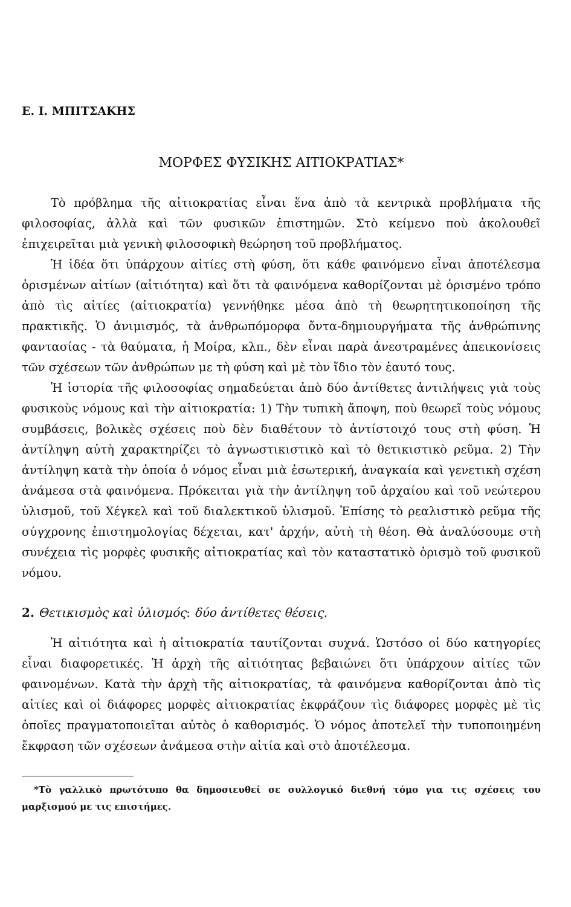Ε. Ι. ΜΠΙΤΣΑΚΗΣ
ΜΟΡΦΕΣ ΦΥΣΙΚΗΣ ΑΙΤΙΟΚΡΑΤΙΑΣ*
Τὸ πρόβλημα τῆς αἰτιοκρατίας εἶναι ἕνα ἀπὸ τὰ κεντρικὰ προβλήματα τῆς φιλοσοφίας, ἀλλὰ καὶ τῶν φυσικῶν ἐπιστημῶν. Στὸ κείμενο ποὺ ἀκολουθεῖ ἐπιχειρεῖται μιὰ γενικὴ φιλοσοφικὴ θεώρηση τοῦ προβλήματος.
Ἡ ἰδέα ὅτι ὑπάρχουν αἰτίες στὴ φύση, ὅτι κάθε φαινόμενο εἶναι ἀποτέλεσμα ὁρισμένων αἰτίων (αἰτιότητα) καὶ ὅτι τὰ φαινόμενα καθορίζονται μὲ ὁρισμένο τρόπο ἀπὸ τὶς αἰτίες (αἰτιοκρατία) γεννήθηκε μέσα ἀπὸ τὴ θεωρητητικοποίηση τῆς πρακτικῆς. Ὁ ἀνιμισμός, τὰ ἀνθρωπόμορφα ὄντα-δημιουργήματα τῆς ἀνθρώπινης φαντασίας - τὰ θαύματα, ἡ Μοίρα, κλπ., δὲν εἶναι παρὰ ἀνεστραμένες ἀπεικονίσεις τῶν σχέσεων τῶν ἀνθρώπων με τὴ φύση καὶ μὲ τὸν ἴδιο τὸν ἑαυτό τους.
Ἡ ἱστορία τῆς φιλοσοφίας σημαδεύεται ἀπὸ δύο ἀντίθετες ἀντιλήψεις γιὰ τοὺς φυσικοὺς νόμους καὶ τὴν αἰτιοκρατία: 1) Τὴν τυπικὴ ἄποψη, ποὺ θεωρεῖ τοὺς νόμους συμβάσεις, βολικὲς σχέσεις ποὺ δὲν διαθέτουν τὸ ἀντίστοιχό τους στὴ φύση. Ἡ ἀντίληψη αὐτὴ χαρακτηρίζει τὸ ἀγνωστικιστικὸ καὶ τὸ θετικιστικὸ ρεῦμα. 2) Τὴν ἀντίληψη κατὰ τὴν ὁποία ὁ νόμος εἶναι μιὰ ἐσωτερική, ἀναγκαία καὶ γενετικὴ σχέση ἀνάμεσα στὰ φαινόμενα. Πρόκειται γιὰ τὴν ἀντίληψη τοῦ ἀρχαίου καὶ τοῦ νεώτερου ὑλισμοῦ, τοῦ Χέγκελ καὶ τοῦ διαλεκτικοῦ ὑλισμοῦ. Ἐπίσης τὸ ρεαλιστικὸ ρεῦμα τῆς σύγχρονης ἐπιστημολογίας δέχεται, κατ' ἀρχήν, αὐτὴ τὴ θέση. Θὰ ἀναλύσουμε στὴ συνέχεια τὶς μορφὲς φυσικῆς αἰτιοκρατίας καὶ τὸν καταστατικὸ ὁρισμὸ τοῦ φυσικοῦ νόμου.
2. Θετικισμὸς καὶ ὑλισμός: δύο ἀντίθετες θέσεις.
Ἡ αἰτιότητα καὶ ἡ αἰτιοκρατία ταυτίζονται συχνά. Ὡστόσο οἱ δύο κατηγορίες εἶναι διαφορετικές. Ἡ ἀρχὴ τῆς αἰτιότητας βεβαιώνει ὅτι ὑπάρχουν αἰτίες τῶν φαινομένων. Κατὰ τὴν ἀρχὴ τῆς αἰτιοκρατίας, τὰ φαινόμενα καθορίζονται ἀπὸ τὶς αἰτίες καὶ οἱ διάφορες μορφὲς αἰτιοκρατίας ἐκφράζουν τὶς διάφορες μορφὲς μὲ τὶς ὁποῖες πραγματοποιεῖται αὐτὸς ὁ καθορισμός. Ὁ νόμος ἀποτελεῖ τὴν τυποποιημένη ἔκφραση τῶν σχέσεων ἀνάμεσα στὴν αἰτία καὶ στὸ ἀποτέλεσμα.
*Τὸ γαλλικὸ πρωτότυπο θα δημοσιευθεί σε συλλογικό διεθνή τόμο για τις σχέσεις του μαρξισμού με τις επιστήμες.